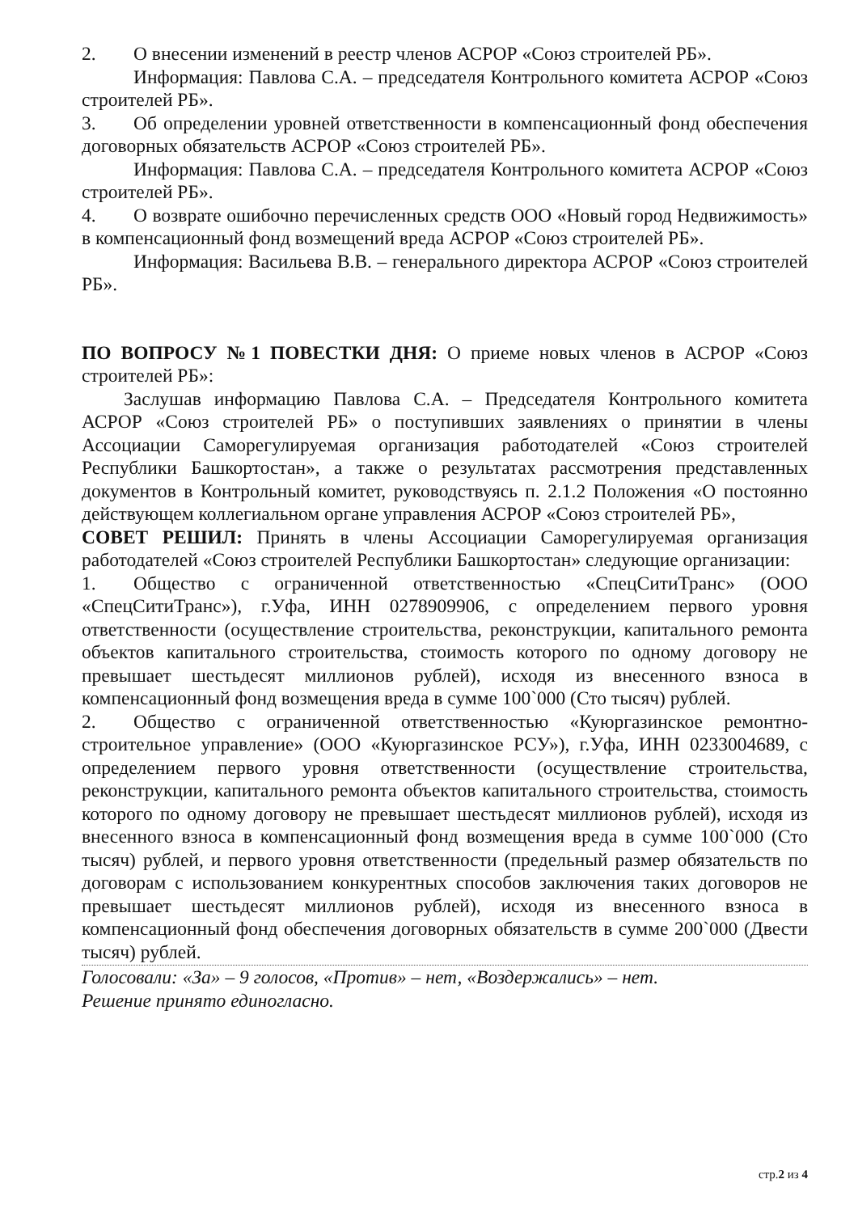2. О внесении изменений в реестр членов АСРОР «Союз строителей РБ».
Информация: Павлова С.А. – председателя Контрольного комитета АСРОР «Союз строителей РБ».
3. Об определении уровней ответственности в компенсационный фонд обеспечения договорных обязательств АСРОР «Союз строителей РБ».
Информация: Павлова С.А. – председателя Контрольного комитета АСРОР «Союз строителей РБ».
4. О возврате ошибочно перечисленных средств ООО «Новый город Недвижимость» в компенсационный фонд возмещений вреда АСРОР «Союз строителей РБ».
Информация: Васильева В.В. – генерального директора АСРОР «Союз строителей РБ».
ПО ВОПРОСУ №1 ПОВЕСТКИ ДНЯ: О приеме новых членов в АСРОР «Союз строителей РБ»:
Заслушав информацию Павлова С.А. – Председателя Контрольного комитета АСРОР «Союз строителей РБ» о поступивших заявлениях о принятии в члены Ассоциации Саморегулируемая организация работодателей «Союз строителей Республики Башкортостан», а также о результатах рассмотрения представленных документов в Контрольный комитет, руководствуясь п. 2.1.2 Положения «О постоянно действующем коллегиальном органе управления АСРОР «Союз строителей РБ»,
СОВЕТ РЕШИЛ: Принять в члены Ассоциации Саморегулируемая организация работодателей «Союз строителей Республики Башкортостан» следующие организации:
1. Общество с ограниченной ответственностью «СпецСитиТранс» (ООО «СпецСитиТранс»), г.Уфа, ИНН 0278909906, с определением первого уровня ответственности (осуществление строительства, реконструкции, капитального ремонта объектов капитального строительства, стоимость которого по одному договору не превышает шестьдесят миллионов рублей), исходя из внесенного взноса в компенсационный фонд возмещения вреда в сумме 100`000 (Сто тысяч) рублей.
2. Общество с ограниченной ответственностью «Куюргазинское ремонтно-строительное управление» (ООО «Куюргазинское РСУ»), г.Уфа, ИНН 0233004689, с определением первого уровня ответственности (осуществление строительства, реконструкции, капитального ремонта объектов капитального строительства, стоимость которого по одному договору не превышает шестьдесят миллионов рублей), исходя из внесенного взноса в компенсационный фонд возмещения вреда в сумме 100`000 (Сто тысяч) рублей, и первого уровня ответственности (предельный размер обязательств по договорам с использованием конкурентных способов заключения таких договоров не превышает шестьдесят миллионов рублей), исходя из внесенного взноса в компенсационный фонд обеспечения договорных обязательств в сумме 200`000 (Двести тысяч) рублей.
Голосовали: «За» – 9 голосов, «Против» – нет, «Воздержались» – нет.
Решение принято единогласно.
стр.2 из 4